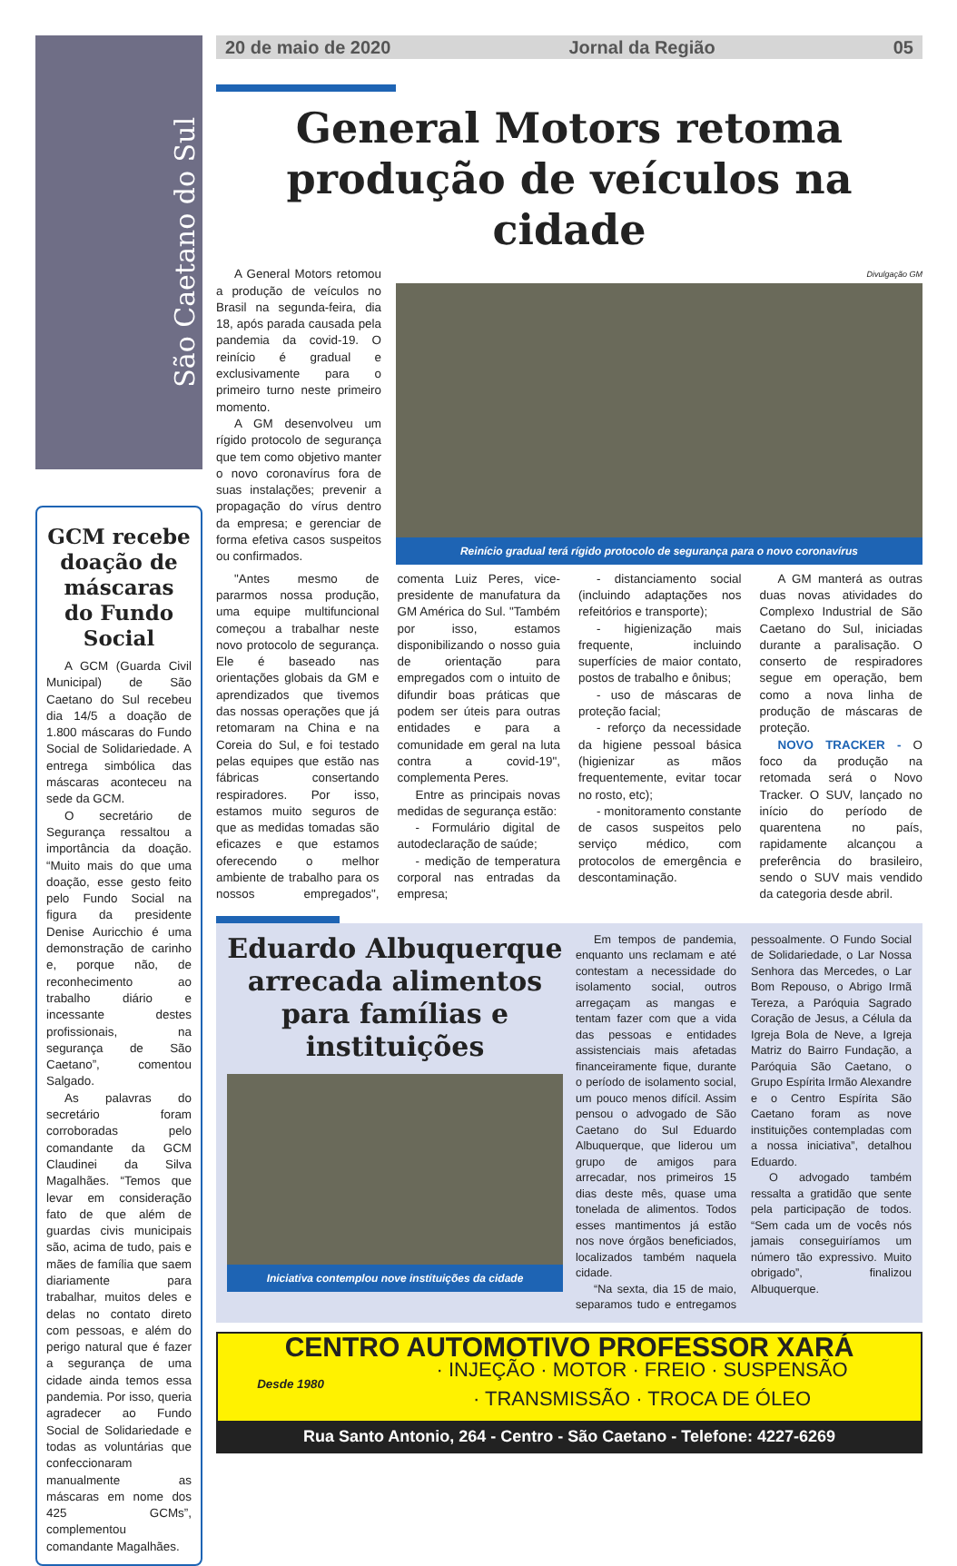São Caetano do Sul
GCM recebe doação de máscaras do Fundo Social
A GCM (Guarda Civil Municipal) de São Caetano do Sul recebeu dia 14/5 a doação de 1.800 máscaras do Fundo Social de Solidariedade. A entrega simbólica das máscaras aconteceu na sede da GCM.
O secretário de Segurança ressaltou a importância da doação. “Muito mais do que uma doação, esse gesto feito pelo Fundo Social na figura da presidente Denise Auricchio é uma demonstração de carinho e, porque não, de reconhecimento ao trabalho diário e incessante destes profissionais, na segurança de São Caetano”, comentou Salgado.
As palavras do secretário foram corroboradas pelo comandante da GCM Claudinei da Silva Magalhães. “Temos que levar em consideração fato de que além de guardas civis municipais são, acima de tudo, pais e mães de família que saem diariamente para trabalhar, muitos deles e delas no contato direto com pessoas, e além do perigo natural que é fazer a segurança de uma cidade ainda temos essa pandemia. Por isso, queria agradecer ao Fundo Social de Solidariedade e todas as voluntárias que confeccionaram manualmente as máscaras em nome dos 425 GCMs”, complementou comandante Magalhães.
20 de maio de 2020 Jornal da Região 05
General Motors retoma produção de veículos na cidade
A General Motors retomou a produção de veículos no Brasil na segunda-feira, dia 18, após parada causada pela pandemia da covid-19. O reinício é gradual e exclusivamente para o primeiro turno neste primeiro momento.
A GM desenvolveu um rígido protocolo de segurança que tem como objetivo manter o novo coronavírus fora de suas instalações; prevenir a propagação do vírus dentro da empresa; e gerenciar de forma efetiva casos suspeitos ou confirmados.
Divulgação GM
Reinício gradual terá rígido protocolo de segurança para o novo coronavírus
"Antes mesmo de pararmos nossa produção, uma equipe multifuncional começou a trabalhar neste novo protocolo de segurança. Ele é baseado nas orientações globais da GM e aprendizados que tivemos das nossas operações que já retomaram na China e na Coreia do Sul, e foi testado pelas equipes que estão nas fábricas consertando respiradores. Por isso, estamos muito seguros de que as medidas tomadas são eficazes e que estamos oferecendo o melhor ambiente de trabalho para os nossos empregados", comenta Luiz Peres, vice-presidente de manufatura da GM América do Sul. "Também por isso, estamos disponibilizando o nosso guia de orientação para empregados com o intuito de difundir boas práticas que podem ser úteis para outras entidades e para a comunidade em geral na luta contra a covid-19", complementa Peres.
Entre as principais novas medidas de segurança estão:
- Formulário digital de autodeclaração de saúde;
- medição de temperatura corporal nas entradas da empresa;
- distanciamento social (incluindo adaptações nos refeitórios e transporte);
- higienização mais frequente, incluindo superfícies de maior contato, postos de trabalho e ônibus;
- uso de máscaras de proteção facial;
- reforço da necessidade da higiene pessoal básica (higienizar as mãos frequentemente, evitar tocar no rosto, etc);
- monitoramento constante de casos suspeitos pelo serviço médico, com protocolos de emergência e descontaminação.
A GM manterá as outras duas novas atividades do Complexo Industrial de São Caetano do Sul, iniciadas durante a paralisação. O conserto de respiradores segue em operação, bem como a nova linha de produção de máscaras de proteção.
NOVO TRACKER - O foco da produção na retomada será o Novo Tracker. O SUV, lançado no início do período de quarentena no país, rapidamente alcançou a preferência do brasileiro, sendo o SUV mais vendido da categoria desde abril.
Eduardo Albuquerque arrecada alimentos para famílias e instituições
Iniciativa contemplou nove instituições da cidade
Em tempos de pandemia, enquanto uns reclamam e até contestam a necessidade do isolamento social, outros arregaçam as mangas e tentam fazer com que a vida das pessoas e entidades assistenciais mais afetadas financeiramente fique, durante o período de isolamento social, um pouco menos difícil. Assim pensou o advogado de São Caetano do Sul Eduardo Albuquerque, que liderou um grupo de amigos para arrecadar, nos primeiros 15 dias deste mês, quase uma tonelada de alimentos. Todos esses mantimentos já estão nos nove órgãos beneficiados, localizados também naquela cidade.
“Na sexta, dia 15 de maio, separamos tudo e entregamos pessoalmente. O Fundo Social de Solidariedade, o Lar Nossa Senhora das Mercedes, o Lar Bom Repouso, o Abrigo Irmã Tereza, a Paróquia Sagrado Coração de Jesus, a Célula da Igreja Bola de Neve, a Igreja Matriz do Bairro Fundação, a Paróquia São Caetano, o Grupo Espírita Irmão Alexandre e o Centro Espírita São Caetano foram as nove instituições contempladas com a nossa iniciativa”, detalhou Eduardo.
O advogado também ressalta a gratidão que sente pela participação de todos. “Sem cada um de vocês nós jamais conseguiríamos um número tão expressivo. Muito obrigado”, finalizou Albuquerque.
CENTRO AUTOMOTIVO PROFESSOR XARÁ
Desde 1980
· INJEÇÃO · MOTOR · FREIO · SUSPENSÃO
· TRANSMISSÃO · TROCA DE ÓLEO
Rua Santo Antonio, 264 - Centro - São Caetano - Telefone: 4227-6269